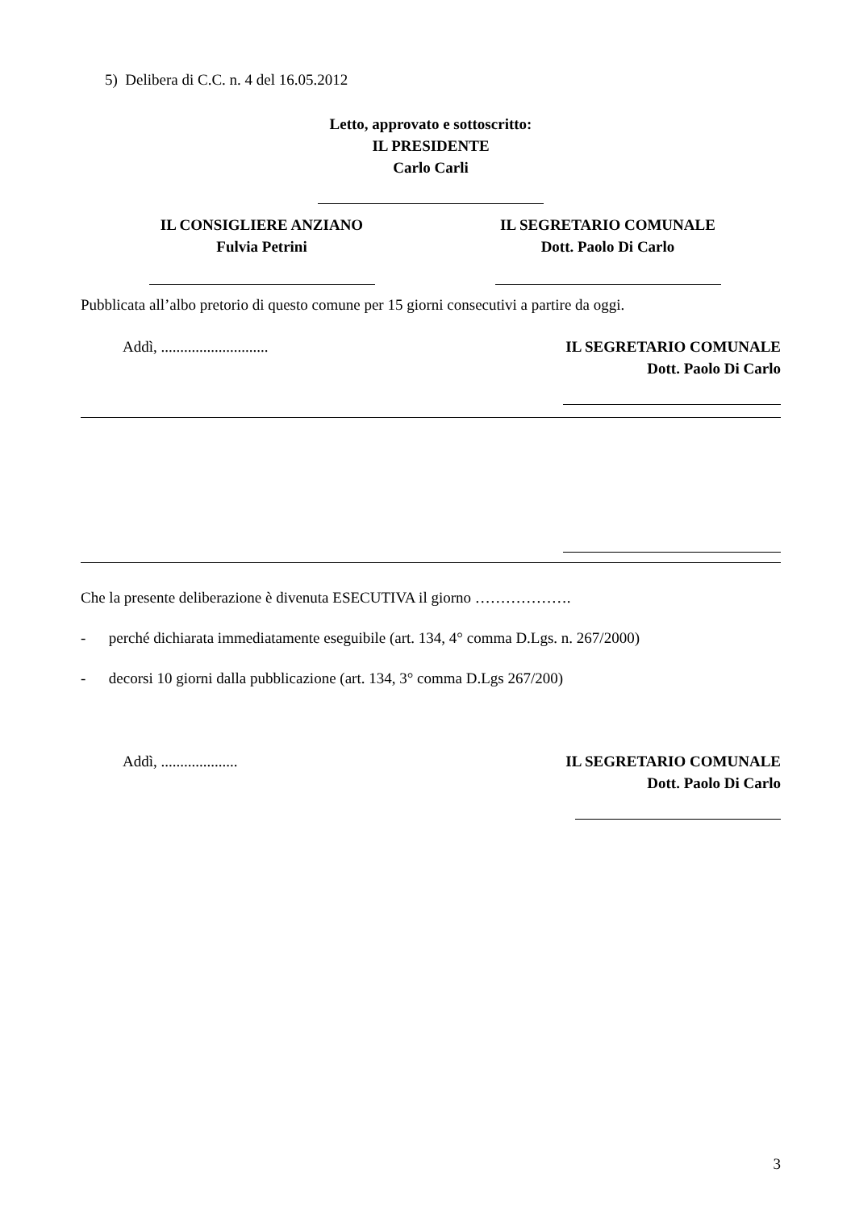5) Delibera di C.C. n. 4 del 16.05.2012
Letto, approvato e sottoscritto:
IL PRESIDENTE
Carlo Carli
IL CONSIGLIERE ANZIANO
Fulvia Petrini
IL SEGRETARIO COMUNALE
Dott. Paolo Di Carlo
Pubblicata all’albo pretorio di questo comune per 15 giorni consecutivi a partire da oggi.
Addì, ............................ IL SEGRETARIO COMUNALE
Dott. Paolo Di Carlo
Che la presente deliberazione è divenuta ESECUTIVA il giorno ……………….
- perché dichiarata immediatamente eseguibile (art. 134, 4° comma D.Lgs. n. 267/2000)
- decorsi 10 giorni dalla pubblicazione (art. 134, 3° comma D.Lgs 267/200)
Addì, .................... IL SEGRETARIO COMUNALE
Dott. Paolo Di Carlo
3